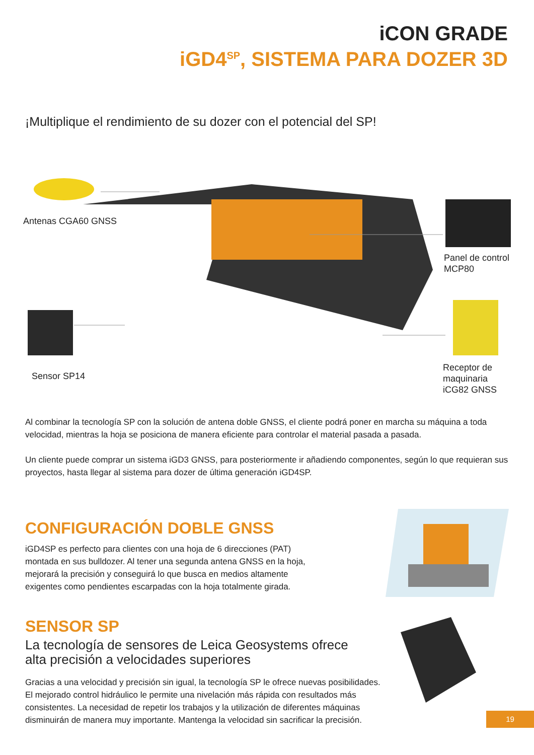iCON GRADE
iGD4<sup>SP</sup>, SISTEMA PARA DOZER 3D
¡Multiplique el rendimiento de su dozer con el potencial del SP!
Antenas CGA60 GNSS
Panel de control
MCP80
Sensor SP14
Receptor de
maquinaria
iCG82 GNSS
Al combinar la tecnología SP con la solución de antena doble GNSS, el cliente podrá poner en marcha su máquina a toda velocidad, mientras la hoja se posiciona de manera eficiente para controlar el material pasada a pasada.
Un cliente puede comprar un sistema iGD3 GNSS, para posteriormente ir añadiendo componentes, según lo que requieran sus proyectos, hasta llegar al sistema para dozer de última generación iGD4SP.
CONFIGURACIÓN DOBLE GNSS
iGD4SP es perfecto para clientes con una hoja de 6 direcciones (PAT)
montada en sus bulldozer. Al tener una segunda antena GNSS en la hoja,
mejorará la precisión y conseguirá lo que busca en medios altamente
exigentes como pendientes escarpadas con la hoja totalmente girada.
SENSOR SP
La tecnología de sensores de Leica Geosystems ofrece
alta precisión a velocidades superiores
Gracias a una velocidad y precisión sin igual, la tecnología SP le ofrece nuevas posibilidades.
El mejorado control hidráulico le permite una nivelación más rápida con resultados más
consistentes. La necesidad de repetir los trabajos y la utilización de diferentes máquinas
disminuirán de manera muy importante. Mantenga la velocidad sin sacrificar la precisión.
19